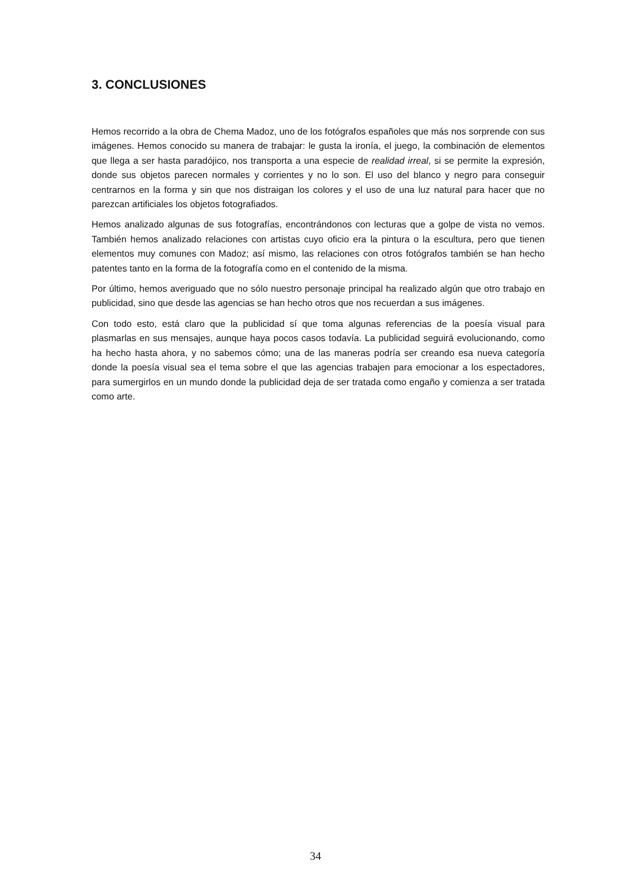3. CONCLUSIONES
Hemos recorrido a la obra de Chema Madoz, uno de los fotógrafos españoles que más nos sorprende con sus imágenes. Hemos conocido su manera de trabajar: le gusta la ironía, el juego, la combinación de elementos que llega a ser hasta paradójico, nos transporta a una especie de realidad irreal, si se permite la expresión, donde sus objetos parecen normales y corrientes y no lo son. El uso del blanco y negro para conseguir centrarnos en la forma y sin que nos distraigan los colores y el uso de una luz natural para hacer que no parezcan artificiales los objetos fotografiados.
Hemos analizado algunas de sus fotografías, encontrándonos con lecturas que a golpe de vista no vemos. También hemos analizado relaciones con artistas cuyo oficio era la pintura o la escultura, pero que tienen elementos muy comunes con Madoz; así mismo, las relaciones con otros fotógrafos también se han hecho patentes tanto en la forma de la fotografía como en el contenido de la misma.
Por último, hemos averiguado que no sólo nuestro personaje principal ha realizado algún que otro trabajo en publicidad, sino que desde las agencias se han hecho otros que nos recuerdan a sus imágenes.
Con todo esto, está claro que la publicidad sí que toma algunas referencias de la poesía visual para plasmarlas en sus mensajes, aunque haya pocos casos todavía. La publicidad seguirá evolucionando, como ha hecho hasta ahora, y no sabemos cómo; una de las maneras podría ser creando esa nueva categoría donde la poesía visual sea el tema sobre el que las agencias trabajen para emocionar a los espectadores, para sumergirlos en un mundo donde la publicidad deja de ser tratada como engaño y comienza a ser tratada como arte.
34